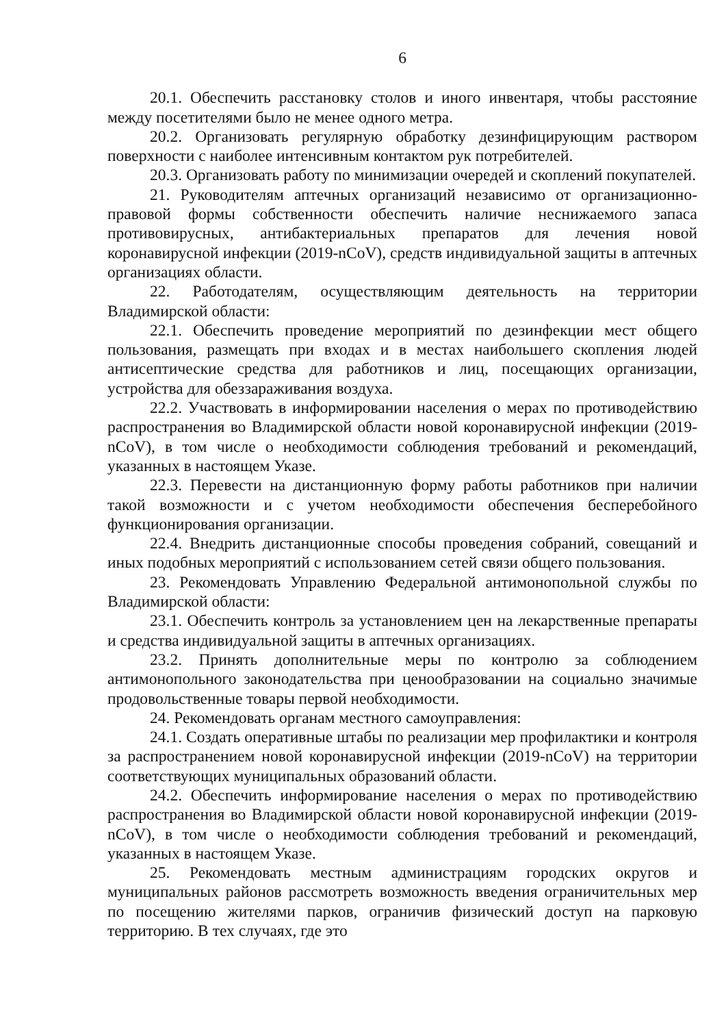6
20.1. Обеспечить расстановку столов и иного инвентаря, чтобы расстояние между посетителями было не менее одного метра.
20.2. Организовать регулярную обработку дезинфицирующим раствором поверхности с наиболее интенсивным контактом рук потребителей.
20.3. Организовать работу по минимизации очередей и скоплений покупателей.
21. Руководителям аптечных организаций независимо от организационно-правовой формы собственности обеспечить наличие неснижаемого запаса противовирусных, антибактериальных препаратов для лечения новой коронавирусной инфекции (2019-nCoV), средств индивидуальной защиты в аптечных организациях области.
22. Работодателям, осуществляющим деятельность на территории Владимирской области:
22.1. Обеспечить проведение мероприятий по дезинфекции мест общего пользования, размещать при входах и в местах наибольшего скопления людей антисептические средства для работников и лиц, посещающих организации, устройства для обеззараживания воздуха.
22.2. Участвовать в информировании населения о мерах по противодействию распространения во Владимирской области новой коронавирусной инфекции (2019-nCoV), в том числе о необходимости соблюдения требований и рекомендаций, указанных в настоящем Указе.
22.3. Перевести на дистанционную форму работы работников при наличии такой возможности и с учетом необходимости обеспечения бесперебойного функционирования организации.
22.4. Внедрить дистанционные способы проведения собраний, совещаний и иных подобных мероприятий с использованием сетей связи общего пользования.
23. Рекомендовать Управлению Федеральной антимонопольной службы по Владимирской области:
23.1. Обеспечить контроль за установлением цен на лекарственные препараты и средства индивидуальной защиты в аптечных организациях.
23.2. Принять дополнительные меры по контролю за соблюдением антимонопольного законодательства при ценообразовании на социально значимые продовольственные товары первой необходимости.
24. Рекомендовать органам местного самоуправления:
24.1. Создать оперативные штабы по реализации мер профилактики и контроля за распространением новой коронавирусной инфекции (2019-nCoV) на территории соответствующих муниципальных образований области.
24.2. Обеспечить информирование населения о мерах по противодействию распространения во Владимирской области новой коронавирусной инфекции (2019-nCoV), в том числе о необходимости соблюдения требований и рекомендаций, указанных в настоящем Указе.
25. Рекомендовать местным администрациям городских округов и муниципальных районов рассмотреть возможность введения ограничительных мер по посещению жителями парков, ограничив физический доступ на парковую территорию. В тех случаях, где это